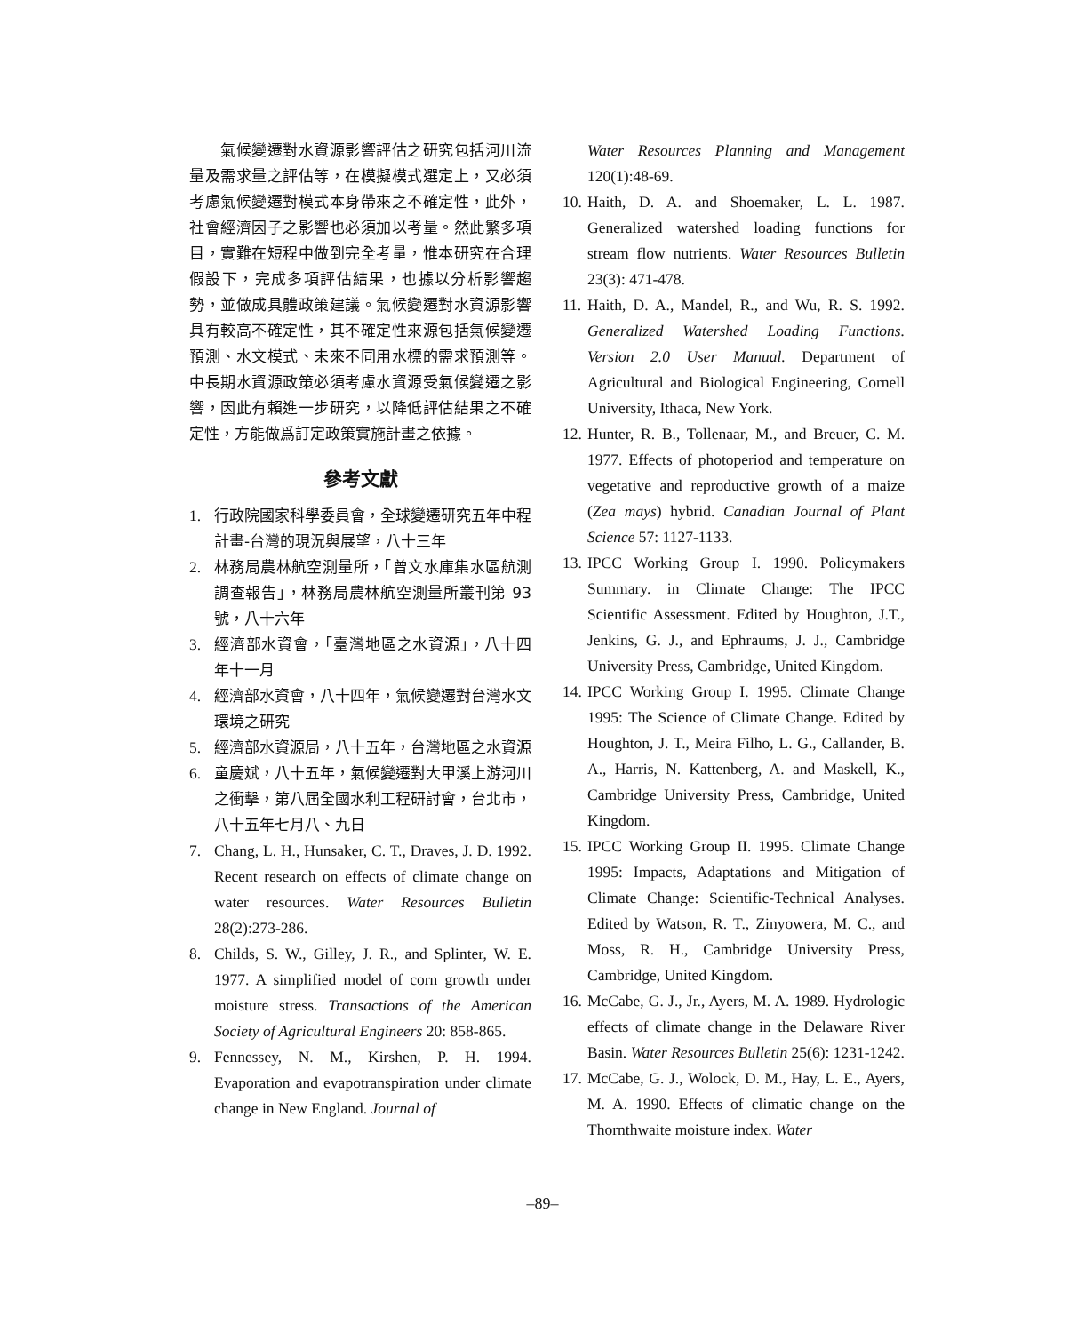氣候變遷對水資源影響評估之研究包括河川流量及需求量之評估等，在模擬模式選定上，又必須考慮氣候變遷對模式本身帶來之不確定性，此外，社會經濟因子之影響也必須加以考量。然此繁多項目，實難在短程中做到完全考量，惟本研究在合理假設下，完成多項評估結果，也據以分析影響趨勢，並做成具體政策建議。氣候變遷對水資源影響具有較高不確定性，其不確定性來源包括氣候變遷預測、水文模式、未來不同用水標的需求預測等。中長期水資源政策必須考慮水資源受氣候變遷之影響，因此有賴進一步研究，以降低評估結果之不確定性，方能做爲訂定政策實施計畫之依據。
參考文獻
1. 行政院國家科學委員會，全球變遷研究五年中程計畫-台灣的現況與展望，八十三年
2. 林務局農林航空測量所，「曾文水庫集水區航測調查報告」，林務局農林航空測量所叢刊第 93 號，八十六年
3. 經濟部水資會，「臺灣地區之水資源」，八十四年十一月
4. 經濟部水資會，八十四年，氣候變遷對台灣水文環境之研究
5. 經濟部水資源局，八十五年，台灣地區之水資源
6. 童慶斌，八十五年，氣候變遷對大甲溪上游河川之衝擊，第八屆全國水利工程研討會，台北市，八十五年七月八、九日
7. Chang, L. H., Hunsaker, C. T., Draves, J. D. 1992. Recent research on effects of climate change on water resources. Water Resources Bulletin 28(2):273-286.
8. Childs, S. W., Gilley, J. R., and Splinter, W. E. 1977. A simplified model of corn growth under moisture stress. Transactions of the American Society of Agricultural Engineers 20: 858-865.
9. Fennessey, N. M., Kirshen, P. H. 1994. Evaporation and evapotranspiration under climate change in New England. Journal of
Water Resources Planning and Management 120(1):48-69.
10. Haith, D. A. and Shoemaker, L. L. 1987. Generalized watershed loading functions for stream flow nutrients. Water Resources Bulletin 23(3): 471-478.
11. Haith, D. A., Mandel, R., and Wu, R. S. 1992. Generalized Watershed Loading Functions. Version 2.0 User Manual. Department of Agricultural and Biological Engineering, Cornell University, Ithaca, New York.
12. Hunter, R. B., Tollenaar, M., and Breuer, C. M. 1977. Effects of photoperiod and temperature on vegetative and reproductive growth of a maize (Zea mays) hybrid. Canadian Journal of Plant Science 57: 1127-1133.
13. IPCC Working Group I. 1990. Policymakers Summary. in Climate Change: The IPCC Scientific Assessment. Edited by Houghton, J.T., Jenkins, G. J., and Ephraums, J. J., Cambridge University Press, Cambridge, United Kingdom.
14. IPCC Working Group I. 1995. Climate Change 1995: The Science of Climate Change. Edited by Houghton, J. T., Meira Filho, L. G., Callander, B. A., Harris, N. Kattenberg, A. and Maskell, K., Cambridge University Press, Cambridge, United Kingdom.
15. IPCC Working Group II. 1995. Climate Change 1995: Impacts, Adaptations and Mitigation of Climate Change: Scientific-Technical Analyses. Edited by Watson, R. T., Zinyowera, M. C., and Moss, R. H., Cambridge University Press, Cambridge, United Kingdom.
16. McCabe, G. J., Jr., Ayers, M. A. 1989. Hydrologic effects of climate change in the Delaware River Basin. Water Resources Bulletin 25(6): 1231-1242.
17. McCabe, G. J., Wolock, D. M., Hay, L. E., Ayers, M. A. 1990. Effects of climatic change on the Thornthwaite moisture index. Water
–89–